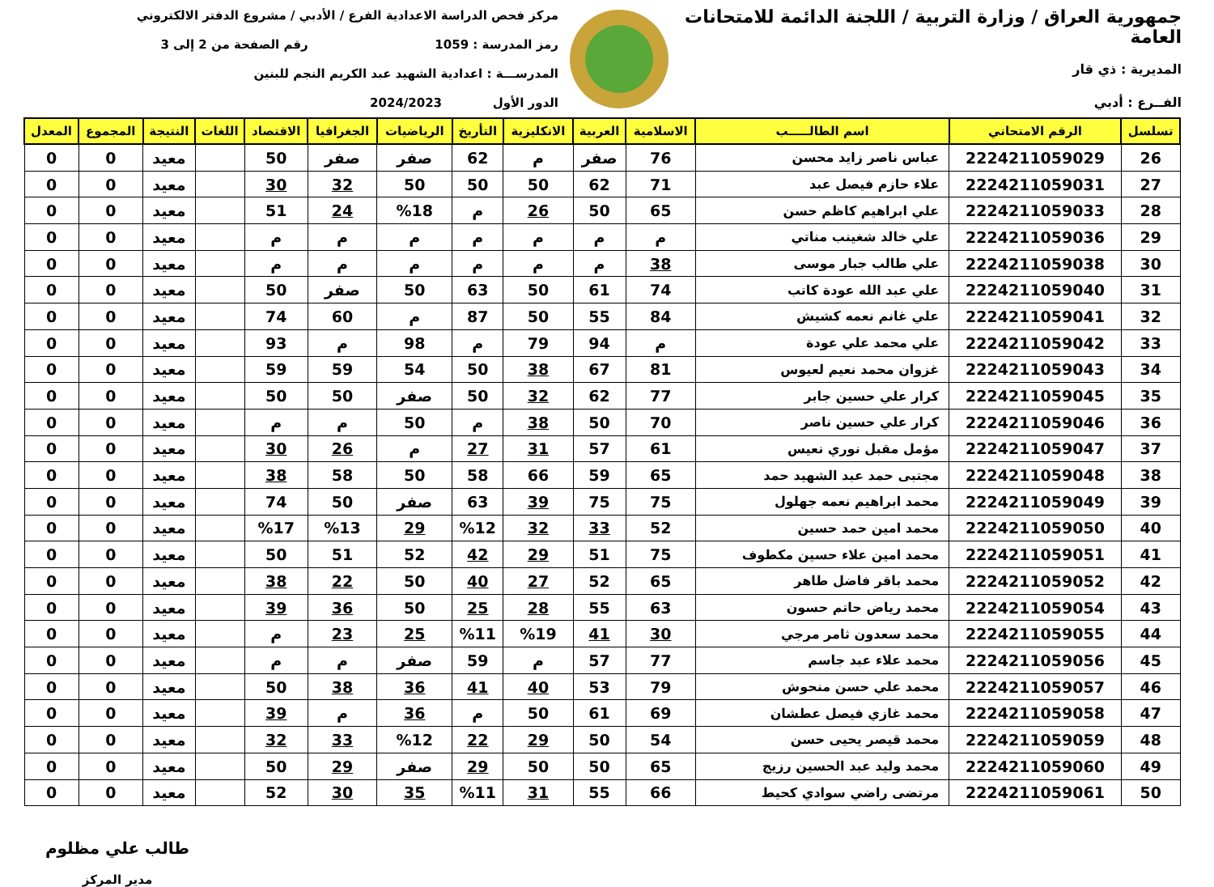جمهورية العراق / وزارة التربية / اللجنة الدائمة للامتحانات العامة
المديرية : ذي قار
الفــرع : أدبي
مركز فحص الدراسة الاعدادية الفرع / الأدبي / مشروع الدفتر الالكتروني
رمز المدرسة : 1059 رقم الصفحة من 2 إلى 3
المدرســـة : اعدادية الشهيد عبد الكريم النجم للبنين
الدور الأول 2024/2023
| تسلسل | الرقم الامتحاني | اسم الطالـــــب | الاسلامية | العربية | الانكليزية | التأريخ | الرياضيات | الجغرافيا | الاقتصاد | اللغات | النتيجة | المجموع | المعدل |
| --- | --- | --- | --- | --- | --- | --- | --- | --- | --- | --- | --- | --- | --- |
| 26 | 2224211059029 | عباس ناصر زايد محسن | 76 | صفر | م | 62 | صفر | صفر | 50 | | معيد | 0 | 0 |
| 27 | 2224211059031 | علاء حازم فيصل عبد | 71 | 62 | 50 | 50 | 50 | 32 | 30 | | معيد | 0 | 0 |
| 28 | 2224211059033 | علي ابراهيم كاظم حسن | 65 | 50 | 26 | م | %18 | 24 | 51 | | معيد | 0 | 0 |
| 29 | 2224211059036 | علي خالد شغينب مناتي | م | م | م | م | م | م | م | | معيد | 0 | 0 |
| 30 | 2224211059038 | علي طالب جبار موسى | 38 | م | م | م | م | م | م | | معيد | 0 | 0 |
| 31 | 2224211059040 | علي عبد الله عودة كاتب | 74 | 61 | 50 | 63 | 50 | صفر | 50 | | معيد | 0 | 0 |
| 32 | 2224211059041 | علي غانم نعمه كشيش | 84 | 55 | 50 | 87 | م | 60 | 74 | | معيد | 0 | 0 |
| 33 | 2224211059042 | علي محمد علي عودة | م | 94 | 79 | م | 98 | م | 93 | | معيد | 0 | 0 |
| 34 | 2224211059043 | غزوان محمد نعيم لعيوس | 81 | 67 | 38 | 50 | 54 | 59 | 59 | | معيد | 0 | 0 |
| 35 | 2224211059045 | كرار علي حسين جابر | 77 | 62 | 32 | 50 | صفر | 50 | 50 | | معيد | 0 | 0 |
| 36 | 2224211059046 | كرار علي حسين ناصر | 70 | 50 | 38 | م | 50 | م | م | | معيد | 0 | 0 |
| 37 | 2224211059047 | مؤمل مقبل نوري نعيس | 61 | 57 | 31 | 27 | م | 26 | 30 | | معيد | 0 | 0 |
| 38 | 2224211059048 | مجتبى حمد عبد الشهيد حمد | 65 | 59 | 66 | 58 | 50 | 58 | 38 | | معيد | 0 | 0 |
| 39 | 2224211059049 | محمد ابراهيم نعمه جهلول | 75 | 75 | 39 | 63 | صفر | 50 | 74 | | معيد | 0 | 0 |
| 40 | 2224211059050 | محمد امين حمد حسين | 52 | 33 | 32 | %12 | 29 | %13 | %17 | | معيد | 0 | 0 |
| 41 | 2224211059051 | محمد امين علاء حسين مكطوف | 75 | 51 | 29 | 42 | 52 | 51 | 50 | | معيد | 0 | 0 |
| 42 | 2224211059052 | محمد باقر فاضل طاهر | 65 | 52 | 27 | 40 | 50 | 22 | 38 | | معيد | 0 | 0 |
| 43 | 2224211059054 | محمد رياض حاتم حسون | 63 | 55 | 28 | 25 | 50 | 36 | 39 | | معيد | 0 | 0 |
| 44 | 2224211059055 | محمد سعدون ثامر مرجي | 30 | 41 | %19 | %11 | 25 | 23 | م | | معيد | 0 | 0 |
| 45 | 2224211059056 | محمد علاء عبد جاسم | 77 | 57 | م | 59 | صفر | م | م | | معيد | 0 | 0 |
| 46 | 2224211059057 | محمد علي حسن منحوش | 79 | 53 | 40 | 41 | 36 | 38 | 50 | | معيد | 0 | 0 |
| 47 | 2224211059058 | محمد غازي فيصل عطشان | 69 | 61 | 50 | م | 36 | م | 39 | | معيد | 0 | 0 |
| 48 | 2224211059059 | محمد قيصر يحيى حسن | 54 | 50 | 29 | 22 | %12 | 33 | 32 | | معيد | 0 | 0 |
| 49 | 2224211059060 | محمد وليد عبد الحسين رزيج | 65 | 50 | 50 | 29 | صفر | 29 | 50 | | معيد | 0 | 0 |
| 50 | 2224211059061 | مرتضى راضي سوادي كحيط | 66 | 55 | 31 | %11 | 35 | 30 | 52 | | معيد | 0 | 0 |
طالب علي مظلوم
مدير المركز